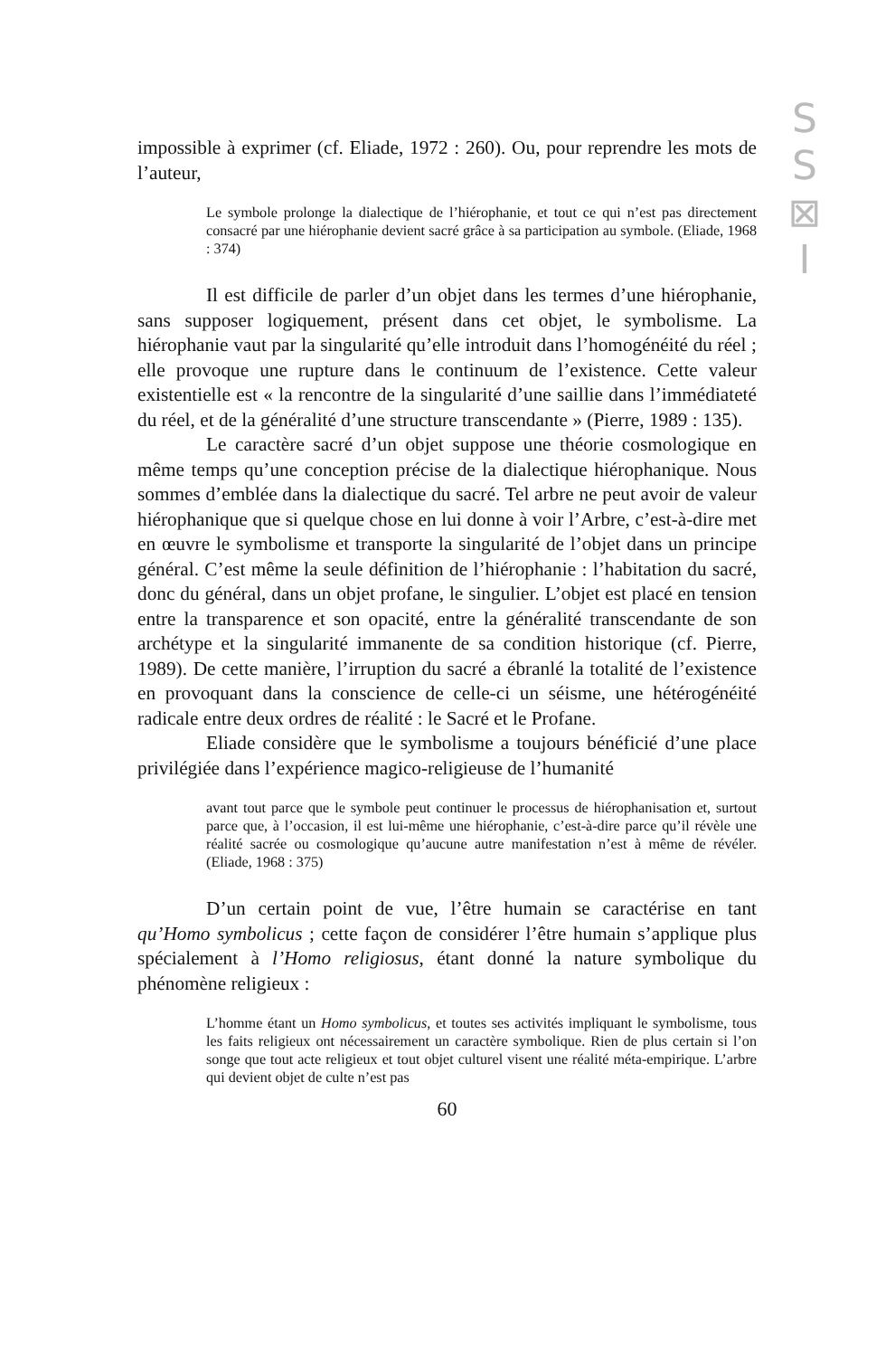S
S
⊠
I
impossible à exprimer (cf. Eliade, 1972 : 260). Ou, pour reprendre les mots de l’auteur,
Le symbole prolonge la dialectique de l’hiérophanie, et tout ce qui n’est pas directement consacré par une hiérophanie devient sacré grâce à sa participation au symbole. (Eliade, 1968 : 374)
Il est difficile de parler d’un objet dans les termes d’une hiérophanie, sans supposer logiquement, présent dans cet objet, le symbolisme. La hiérophanie vaut par la singularité qu’elle introduit dans l’homogénéité du réel ; elle provoque une rupture dans le continuum de l’existence. Cette valeur existentielle est « la rencontre de la singularité d’une saillie dans l’immédiateté du réel, et de la généralité d’une structure transcendante » (Pierre, 1989 : 135).
Le caractère sacré d’un objet suppose une théorie cosmologique en même temps qu’une conception précise de la dialectique hiérophanique. Nous sommes d’emblée dans la dialectique du sacré. Tel arbre ne peut avoir de valeur hiérophanique que si quelque chose en lui donne à voir l’Arbre, c’est-à-dire met en œuvre le symbolisme et transporte la singularité de l’objet dans un principe général. C’est même la seule définition de l’hiérophanie : l’habitation du sacré, donc du général, dans un objet profane, le singulier. L’objet est placé en tension entre la transparence et son opacité, entre la généralité transcendante de son archétype et la singularité immanente de sa condition historique (cf. Pierre, 1989). De cette manière, l’irruption du sacré a ébranlé la totalité de l’existence en provoquant dans la conscience de celle-ci un séisme, une hétérogénéité radicale entre deux ordres de réalité : le Sacré et le Profane.
Eliade considère que le symbolisme a toujours bénéficié d’une place privilégiée dans l’expérience magico-religieuse de l’humanité
avant tout parce que le symbole peut continuer le processus de hiérophanisation et, surtout parce que, à l’occasion, il est lui-même une hiérophanie, c’est-à-dire parce qu’il révèle une réalité sacrée ou cosmologique qu’aucune autre manifestation n’est à même de révéler. (Eliade, 1968 : 375)
D’un certain point de vue, l’être humain se caractérise en tant qu’Homo symbolicus ; cette façon de considérer l’être humain s’applique plus spécialement à l’Homo religiosus, étant donné la nature symbolique du phénomène religieux :
L’homme étant un Homo symbolicus, et toutes ses activités impliquant le symbolisme, tous les faits religieux ont nécessairement un caractère symbolique. Rien de plus certain si l’on songe que tout acte religieux et tout objet culturel visent une réalité méta-empirique. L’arbre qui devient objet de culte n’est pas
60